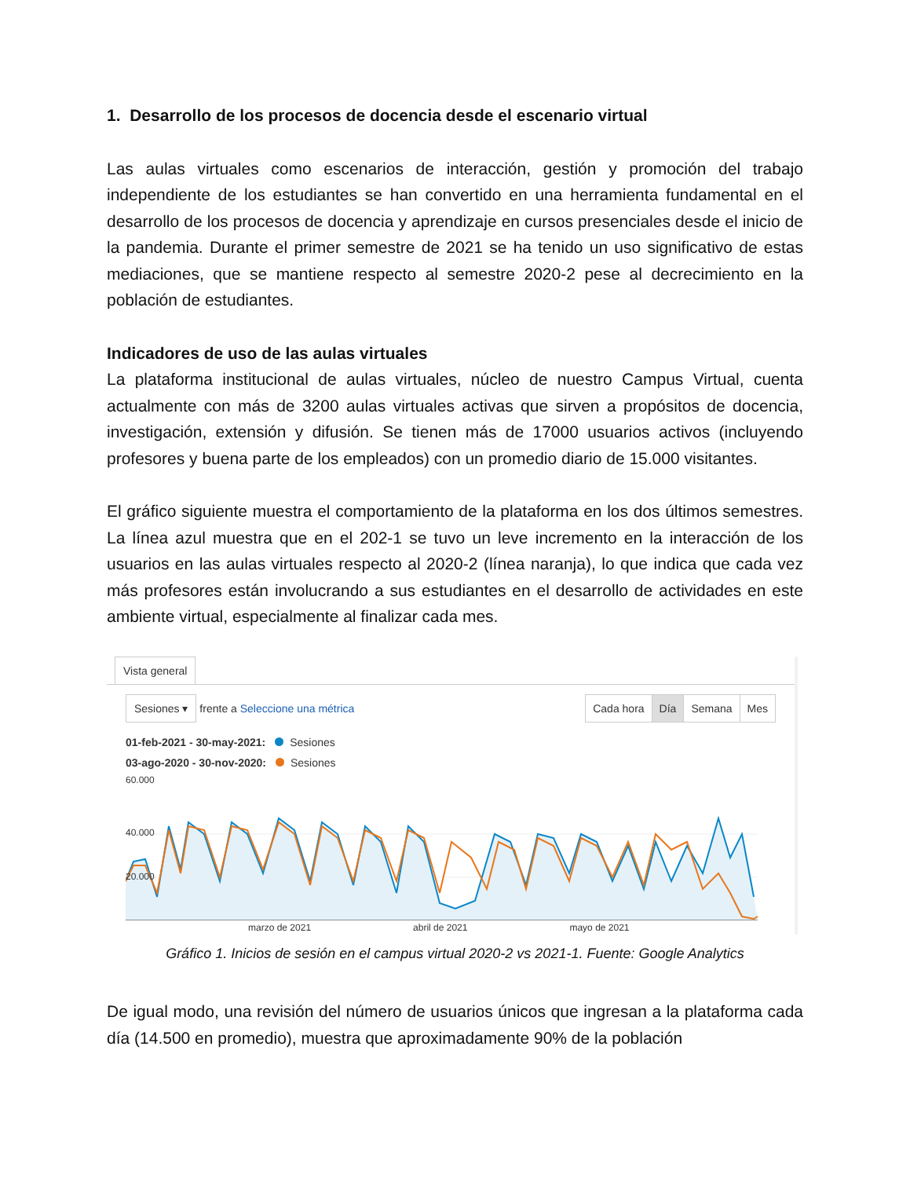1. Desarrollo de los procesos de docencia desde el escenario virtual
Las aulas virtuales como escenarios de interacción, gestión y promoción del trabajo independiente de los estudiantes se han convertido en una herramienta fundamental en el desarrollo de los procesos de docencia y aprendizaje en cursos presenciales desde el inicio de la pandemia. Durante el primer semestre de 2021 se ha tenido un uso significativo de estas mediaciones, que se mantiene respecto al semestre 2020-2 pese al decrecimiento en la población de estudiantes.
Indicadores de uso de las aulas virtuales
La plataforma institucional de aulas virtuales, núcleo de nuestro Campus Virtual, cuenta actualmente con más de 3200 aulas virtuales activas que sirven a propósitos de docencia, investigación, extensión y difusión. Se tienen más de 17000 usuarios activos (incluyendo profesores y buena parte de los empleados) con un promedio diario de 15.000 visitantes.
El gráfico siguiente muestra el comportamiento de la plataforma en los dos últimos semestres. La línea azul muestra que en el 202-1 se tuvo un leve incremento en la interacción de los usuarios en las aulas virtuales respecto al 2020-2 (línea naranja), lo que indica que cada vez más profesores están involucrando a sus estudiantes en el desarrollo de actividades en este ambiente virtual, especialmente al finalizar cada mes.
Vista general
Sesiones ▾ frente a Seleccione una métrica
Cada hora Día Semana Mes
01-feb-2021 - 30-may-2021: Sesiones
03-ago-2020 - 30-nov-2020: Sesiones
60.000
20.000
40.000
marzo de 2021 abril de 2021 mayo de 2021
Gráfico 1. Inicios de sesión en el campus virtual 2020-2 vs 2021-1. Fuente: Google Analytics
De igual modo, una revisión del número de usuarios únicos que ingresan a la plataforma cada día (14.500 en promedio), muestra que aproximadamente 90% de la población